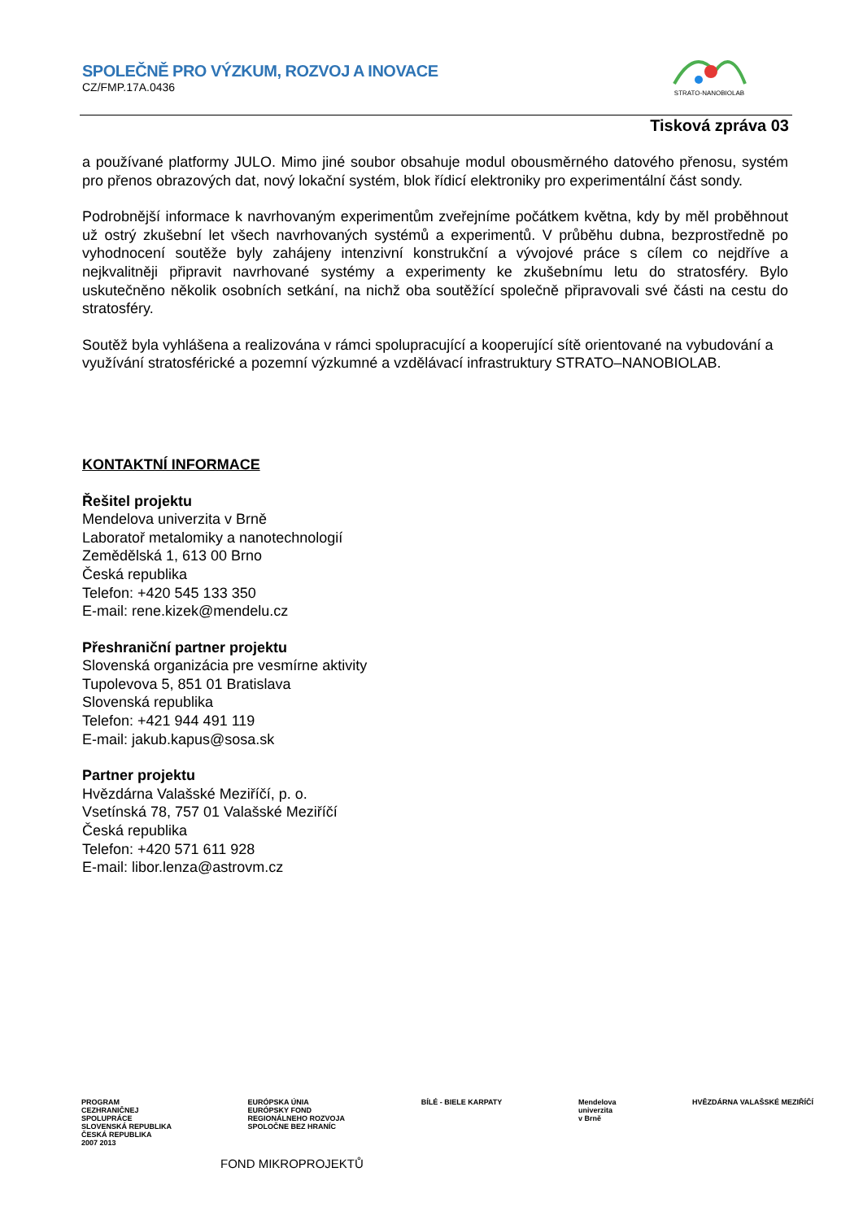SPOLEČNĚ PRO VÝZKUM, ROZVOJ A INOVACE
CZ/FMP.17A.0436
STRATO-NANOBIOLAB
Tisková zpráva 03
a používané platformy JULO. Mimo jiné soubor obsahuje modul obousměrného datového přenosu, systém pro přenos obrazových dat, nový lokační systém, blok řídicí elektroniky pro experimentální část sondy.
Podrobnější informace k navrhovaným experimentům zveřejníme počátkem května, kdy by měl proběhnout už ostrý zkušební let všech navrhovaných systémů a experimentů. V průběhu dubna, bezprostředně po vyhodnocení soutěže byly zahájeny intenzivní konstrukční a vývojové práce s cílem co nejdříve a nejkvalitněji připravit navrhované systémy a experimenty ke zkušebnímu letu do stratosféry. Bylo uskutečněno několik osobních setkání, na nichž oba soutěžící společně připravovali své části na cestu do stratosféry.
Soutěž byla vyhlášena a realizována v rámci spolupracující a kooperující sítě orientované na vybudování a využívání stratosférické a pozemní výzkumné a vzdělávací infrastruktury STRATO–NANOBIOLAB.
KONTAKTNÍ INFORMACE
Řešitel projektu
Mendelova univerzita v Brně
Laboratoř metalomiky a nanotechnologií
Zemědělská 1, 613 00 Brno
Česká republika
Telefon: +420 545 133 350
E-mail: rene.kizek@mendelu.cz
Přeshraniční partner projektu
Slovenská organizácia pre vesmírne aktivity
Tupolevova 5, 851 01 Bratislava
Slovenská republika
Telefon: +421 944 491 119
E-mail: jakub.kapus@sosa.sk
Partner projektu
Hvězdárna Valašské Meziříčí, p. o.
Vsetínská 78, 757 01 Valašské Meziříčí
Česká republika
Telefon: +420 571 611 928
E-mail: libor.lenza@astrovm.cz
PROGRAM
CEZHRANIČNEJ
SPOLUPRÁCE
SLOVENSKÁ REPUBLIKA
ČESKÁ REPUBLIKA
2007 2013
EURÓPSKA ÚNIA
EURÓPSKY FOND
REGIONÁLNEHO ROZVOJA
SPOLOČNE BEZ HRANÍC
BÍLÉ - BIELE KARPATY Mendelova
univerzita
v Brně
HVĚZDÁRNA VALAŠSKÉ MEZIŘÍČÍ
FOND MIKROPROJEKTŮ